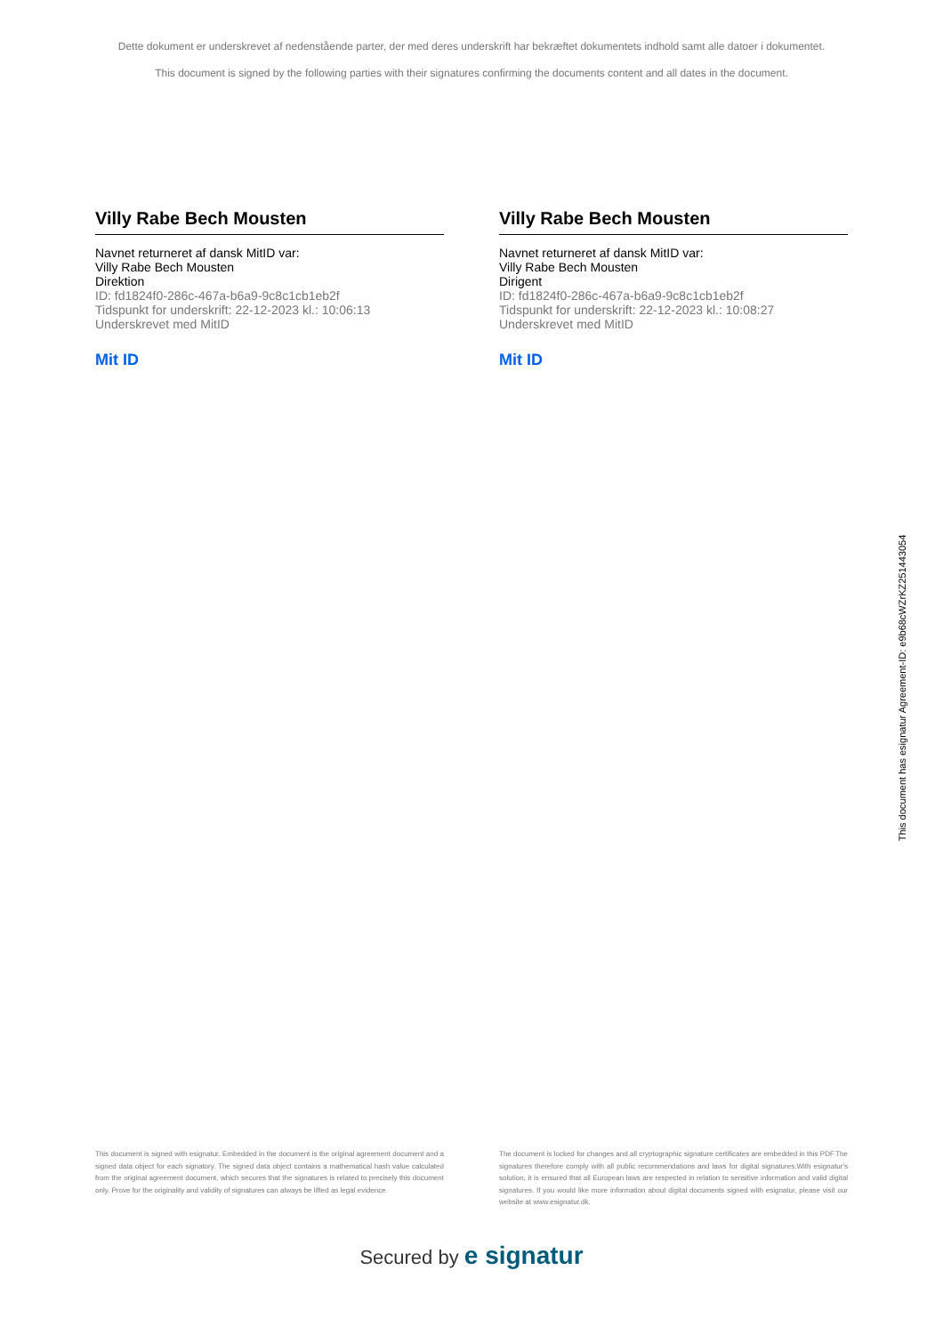Dette dokument er underskrevet af nedenstående parter, der med deres underskrift har bekræftet dokumentets indhold samt alle datoer i dokumentet.
This document is signed by the following parties with their signatures confirming the documents content and all dates in the document.
Villy Rabe Bech Mousten
Navnet returneret af dansk MitID var:
Villy Rabe Bech Mousten
Direktion
ID: fd1824f0-286c-467a-b6a9-9c8c1cb1eb2f
Tidspunkt for underskrift: 22-12-2023 kl.: 10:06:13
Underskrevet med MitID
Mit ID
Villy Rabe Bech Mousten
Navnet returneret af dansk MitID var:
Villy Rabe Bech Mousten
Dirigent
ID: fd1824f0-286c-467a-b6a9-9c8c1cb1eb2f
Tidspunkt for underskrift: 22-12-2023 kl.: 10:08:27
Underskrevet med MitID
Mit ID
This document has esignatur Agreement-ID: e9b68cWZrKZ251443054
This document is signed with esignatur. Embedded in the document is the original agreement document and a signed data object for each signatory. The signed data object contains a mathematical hash value calculated from the original agreement document, which secures that the signatures is related to precisely this document only. Prove for the originality and validity of signatures can always be lifted as legal evidence.
The document is locked for changes and all cryptographic signature certificates are embedded in this PDF.The signatures therefore comply with all public recommendations and laws for digital signatures.With esignatur's solution, it is ensured that all European laws are respected in relation to sensitive information and valid digital signatures. If you would like more information about digital documents signed with esignatur, please visit our website at www.esignatur.dk.
Secured by e signatur